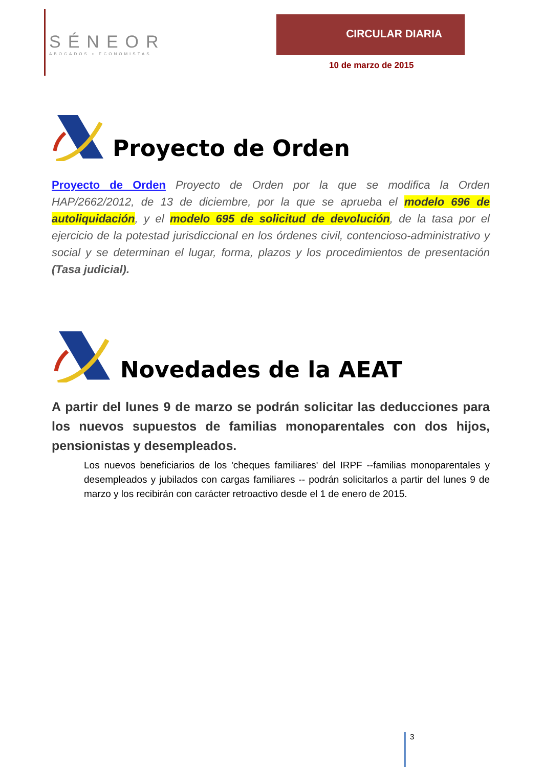SÉNEOR
ABOGADOS ▪ ECONOMISTAS
CIRCULAR DIARIA
10 de marzo de 2015
Proyecto de Orden
Proyecto de Orden Proyecto de Orden por la que se modifica la Orden HAP/2662/2012, de 13 de diciembre, por la que se aprueba el modelo 696 de autoliquidación, y el modelo 695 de solicitud de devolución, de la tasa por el ejercicio de la potestad jurisdiccional en los órdenes civil, contencioso-administrativo y social y se determinan el lugar, forma, plazos y los procedimientos de presentación (Tasa judicial).
Novedades de la AEAT
A partir del lunes 9 de marzo se podrán solicitar las deducciones para los nuevos supuestos de familias monoparentales con dos hijos, pensionistas y desempleados.
Los nuevos beneficiarios de los 'cheques familiares' del IRPF --familias monoparentales y desempleados y jubilados con cargas familiares -- podrán solicitarlos a partir del lunes 9 de marzo y los recibirán con carácter retroactivo desde el 1 de enero de 2015.
3